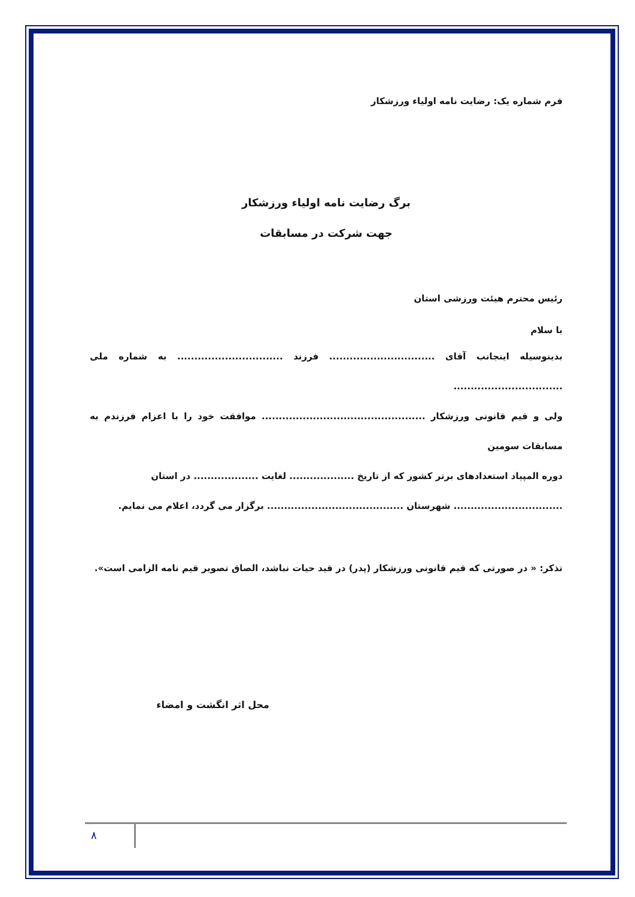فرم شماره یک: رضایت نامه اولیاء ورزشکار
برگ رضایت نامه اولیاء ورزشکار
جهت شرکت در مسابقات
رئیس محترم هیئت ورزشی استان
با سلام
بدینوسیله اینجانب آقای ............................... فرزند ............................... به شماره ملی ................................
ولی و قیم قانونی ورزشکار ................................................ موافقت خود را با اعزام فرزندم به مسابقات سومین
دوره المپیاد استعدادهای برتر کشور که از تاریخ ................... لغایت ................... در استان
................................ شهرستان ........................................ برگزار می گردد، اعلام می نمایم.
تذکر: « در صورتی که قیم قانونی ورزشکار (پدر) در قید حیات نباشد، الصاق تصویر قیم نامه الزامی است».
محل اثر انگشت و امضاء
۸